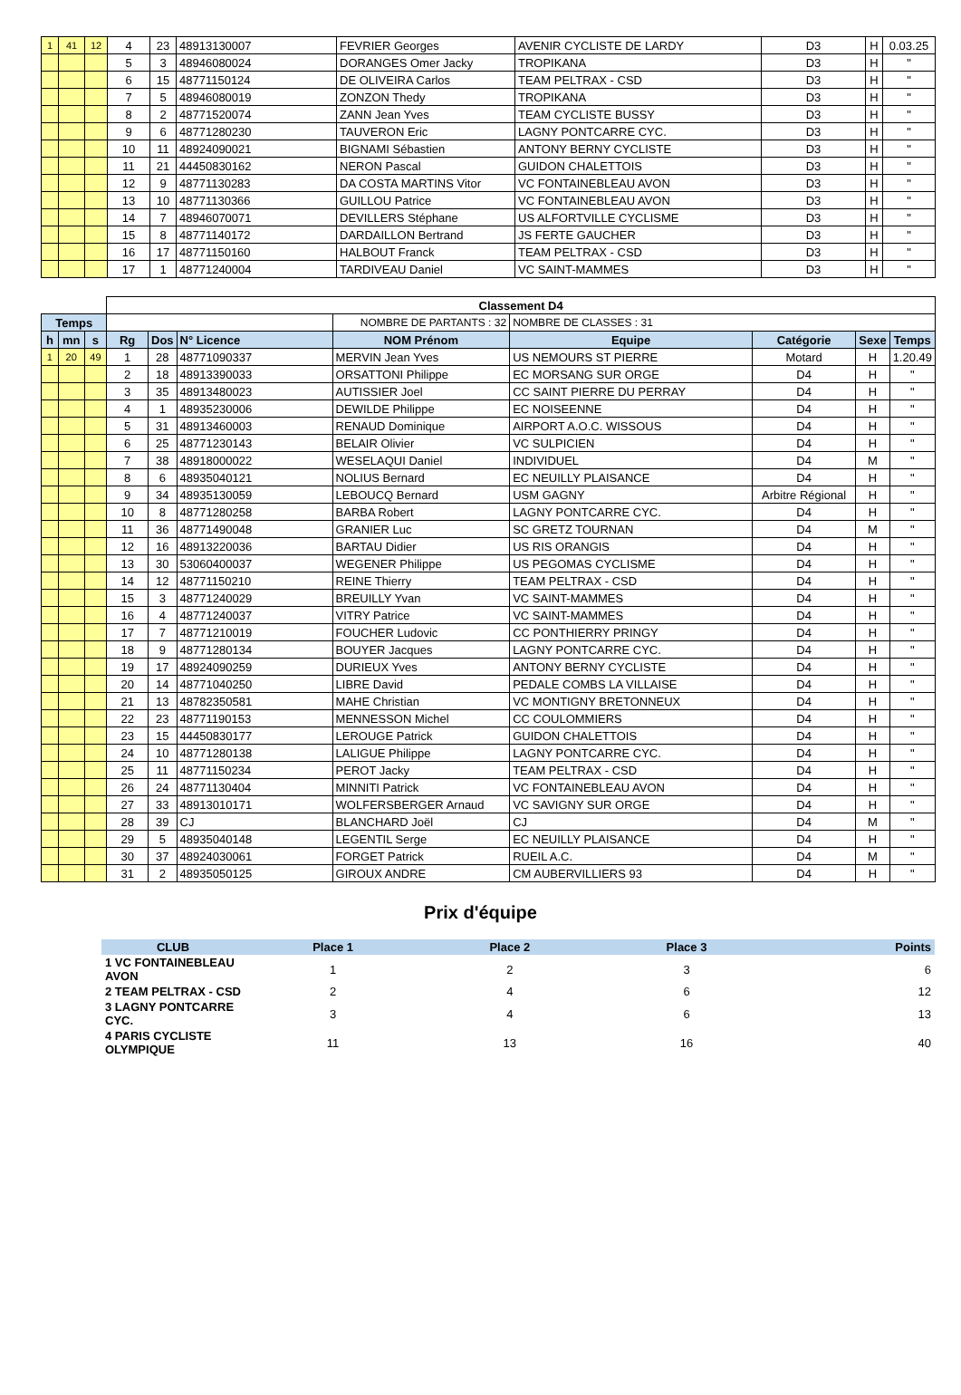| 1 | 41 | 12 | 4 | 23 | 48913130007 | FEVRIER Georges | AVENIR CYCLISTE DE LARDY | D3 | H | 0.03.25 |
| | | | 5 | 3 | 48946080024 | DORANGES Omer Jacky | TROPIKANA | D3 | H | " |
| | | | 6 | 15 | 48771150124 | DE OLIVEIRA Carlos | TEAM PELTRAX - CSD | D3 | H | " |
| | | | 7 | 5 | 48946080019 | ZONZON Thedy | TROPIKANA | D3 | H | " |
| | | | 8 | 2 | 48771520074 | ZANN Jean Yves | TEAM CYCLISTE BUSSY | D3 | H | " |
| | | | 9 | 6 | 48771280230 | TAUVERON Eric | LAGNY PONTCARRE CYC. | D3 | H | " |
| | | | 10 | 11 | 48924090021 | BIGNAMI Sébastien | ANTONY BERNY CYCLISTE | D3 | H | " |
| | | | 11 | 21 | 44450830162 | NERON Pascal | GUIDON CHALETTOIS | D3 | H | " |
| | | | 12 | 9 | 48771130283 | DA COSTA MARTINS Vitor | VC FONTAINEBLEAU AVON | D3 | H | " |
| | | | 13 | 10 | 48771130366 | GUILLOU Patrice | VC FONTAINEBLEAU AVON | D3 | H | " |
| | | | 14 | 7 | 48946070071 | DEVILLERS Stéphane | US ALFORTVILLE CYCLISME | D3 | H | " |
| | | | 15 | 8 | 48771140172 | DARDAILLON Bertrand | JS FERTE GAUCHER | D3 | H | " |
| | | | 16 | 17 | 48771150160 | HALBOUT Franck | TEAM PELTRAX - CSD | D3 | H | " |
| | | | 17 | 1 | 48771240004 | TARDIVEAU Daniel | VC SAINT-MAMMES | D3 | H | " |
| | | | Classement D4 | | | | | | | |
| Temps | | | | | | NOMBRE DE PARTANTS : 32 | NOMBRE DE CLASSES : 31 | | | |
| h | mn | s | Rg | Dos | N° Licence | NOM Prénom | Equipe | Catégorie | Sexe | Temps |
| 1 | 20 | 49 | 1 | 28 | 48771090337 | MERVIN Jean Yves | US NEMOURS ST PIERRE | Motard | H | 1.20.49 |
| | | | 2 | 18 | 48913390033 | ORSATTONI Philippe | EC MORSANG SUR ORGE | D4 | H | " |
| | | | 3 | 35 | 48913480023 | AUTISSIER Joel | CC SAINT PIERRE DU PERRAY | D4 | H | " |
| | | | 4 | 1 | 48935230006 | DEWILDE Philippe | EC NOISEENNE | D4 | H | " |
| | | | 5 | 31 | 48913460003 | RENAUD Dominique | AIRPORT A.O.C. WISSOUS | D4 | H | " |
| | | | 6 | 25 | 48771230143 | BELAIR Olivier | VC SULPICIEN | D4 | H | " |
| | | | 7 | 38 | 48918000022 | WESELAQUI Daniel | INDIVIDUEL | D4 | M | " |
| | | | 8 | 6 | 48935040121 | NOLIUS Bernard | EC NEUILLY PLAISANCE | D4 | H | " |
| | | | 9 | 34 | 48935130059 | LEBOUCQ Bernard | USM GAGNY | Arbitre Régional | H | " |
| | | | 10 | 8 | 48771280258 | BARBA Robert | LAGNY PONTCARRE CYC. | D4 | H | " |
| | | | 11 | 36 | 48771490048 | GRANIER Luc | SC GRETZ TOURNAN | D4 | M | " |
| | | | 12 | 16 | 48913220036 | BARTAU Didier | US RIS ORANGIS | D4 | H | " |
| | | | 13 | 30 | 53060400037 | WEGENER Philippe | US PEGOMAS CYCLISME | D4 | H | " |
| | | | 14 | 12 | 48771150210 | REINE Thierry | TEAM PELTRAX - CSD | D4 | H | " |
| | | | 15 | 3 | 48771240029 | BREUILLY Yvan | VC SAINT-MAMMES | D4 | H | " |
| | | | 16 | 4 | 48771240037 | VITRY Patrice | VC SAINT-MAMMES | D4 | H | " |
| | | | 17 | 7 | 48771210019 | FOUCHER Ludovic | CC PONTHIERRY PRINGY | D4 | H | " |
| | | | 18 | 9 | 48771280134 | BOUYER Jacques | LAGNY PONTCARRE CYC. | D4 | H | " |
| | | | 19 | 17 | 48924090259 | DURIEUX Yves | ANTONY BERNY CYCLISTE | D4 | H | " |
| | | | 20 | 14 | 48771040250 | LIBRE David | PEDALE COMBS LA VILLAISE | D4 | H | " |
| | | | 21 | 13 | 48782350581 | MAHE Christian | VC MONTIGNY BRETONNEUX | D4 | H | " |
| | | | 22 | 23 | 48771190153 | MENNESSON Michel | CC COULOMMIERS | D4 | H | " |
| | | | 23 | 15 | 44450830177 | LEROUGE Patrick | GUIDON CHALETTOIS | D4 | H | " |
| | | | 24 | 10 | 48771280138 | LALIGUE Philippe | LAGNY PONTCARRE CYC. | D4 | H | " |
| | | | 25 | 11 | 48771150234 | PEROT Jacky | TEAM PELTRAX - CSD | D4 | H | " |
| | | | 26 | 24 | 48771130404 | MINNITI Patrick | VC FONTAINEBLEAU AVON | D4 | H | " |
| | | | 27 | 33 | 48913010171 | WOLFERSBERGER Arnaud | VC SAVIGNY SUR ORGE | D4 | H | " |
| | | | 28 | 39 | CJ | BLANCHARD Joël | CJ | D4 | M | " |
| | | | 29 | 5 | 48935040148 | LEGENTIL Serge | EC NEUILLY PLAISANCE | D4 | H | " |
| | | | 30 | 37 | 48924030061 | FORGET Patrick | RUEIL A.C. | D4 | M | " |
| | | | 31 | 2 | 48935050125 | GIROUX ANDRE | CM AUBERVILLIERS 93 | D4 | H | " |
Prix d'équipe
| CLUB | Place 1 | Place 2 | Place 3 | Points |
| --- | --- | --- | --- | --- |
| 1 VC FONTAINEBLEAU AVON | 1 | 2 | 3 | 6 |
| 2 TEAM PELTRAX - CSD | 2 | 4 | 6 | 12 |
| 3 LAGNY PONTCARRE CYC. | 3 | 4 | 6 | 13 |
| 4 PARIS CYCLISTE OLYMPIQUE | 11 | 13 | 16 | 40 |